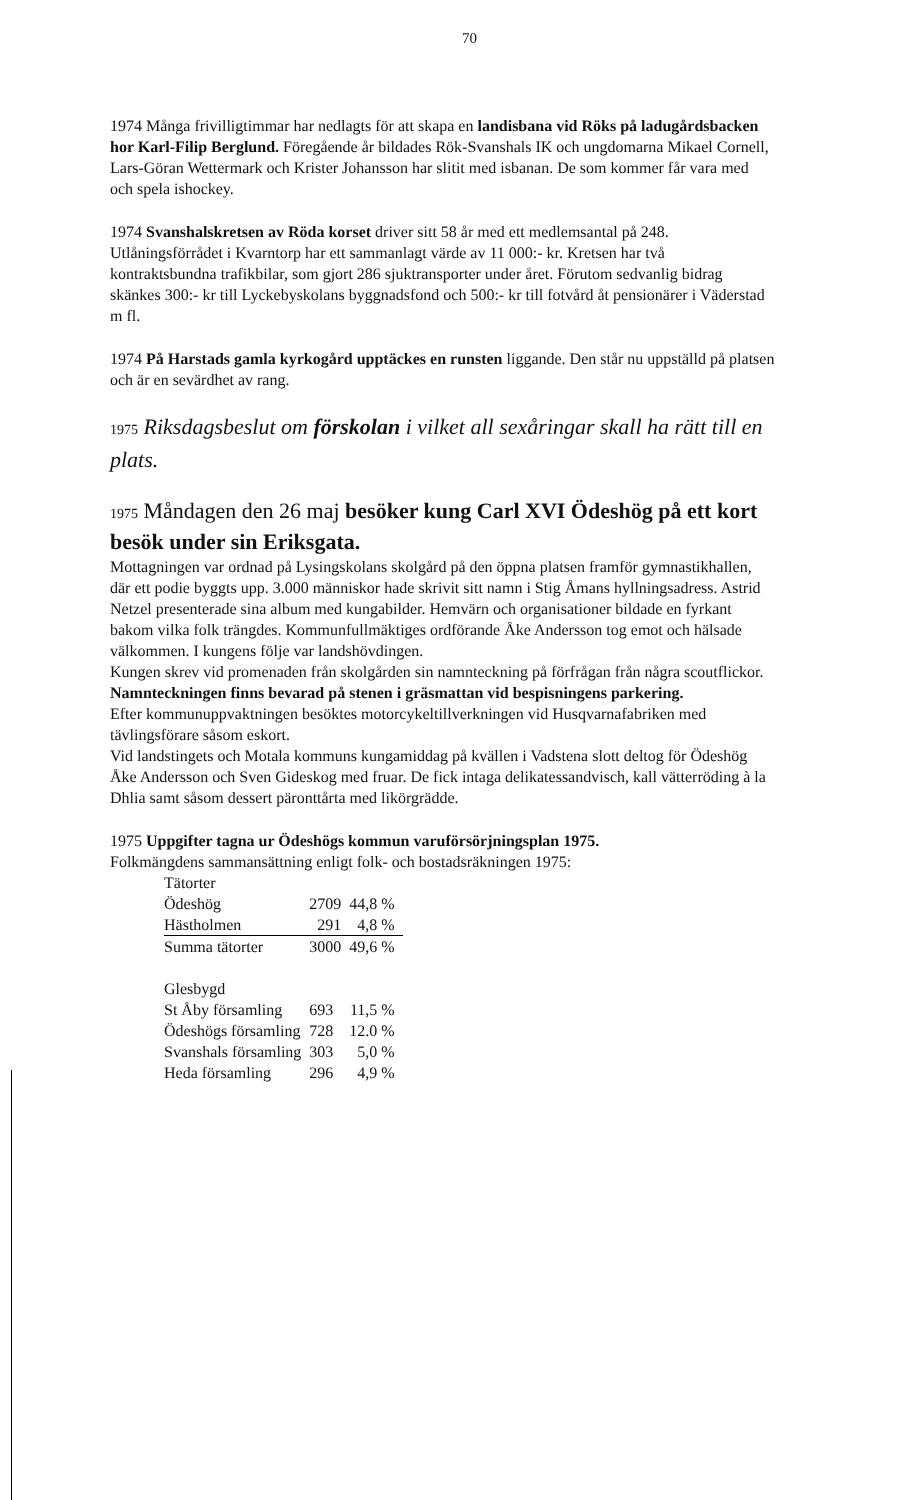70
1974 Många frivilligtimmar har nedlagts för att skapa en landisbana vid Röks på ladugårdsbacken hor Karl-Filip Berglund. Föregående år bildades Rök-Svanshals IK och ungdomarna Mikael Cornell, Lars-Göran Wettermark och Krister Johansson har slitit med isbanan. De som kommer får vara med och spela ishockey.
1974 Svanshalskretsen av Röda korset driver sitt 58 år med ett medlemsantal på 248. Utlåningsförrådet i Kvarntorp har ett sammanlagt värde av 11 000:- kr. Kretsen har två kontraktsbundna trafikbilar, som gjort 286 sjuktransporter under året. Förutom sedvanlig bidrag skänkes 300:- kr till Lyckebyskolans byggnadsfond och 500:- kr till fotvård åt pensionärer i Väderstad m fl.
1974 På Harstads gamla kyrkogård upptäckes en runsten liggande. Den står nu uppställd på platsen och är en sevärdhet av rang.
1975 Riksdagsbeslut om förskolan i vilket all sexåringar skall ha rätt till en plats.
1975 Måndagen den 26 maj besöker kung Carl XVI Ödeshög på ett kort besök under sin Eriksgata.
Mottagningen var ordnad på Lysingskolans skolgård på den öppna platsen framför gymnastikhallen, där ett podie byggts upp. 3.000 människor hade skrivit sitt namn i Stig Åmans hyllningsadress. Astrid Netzel presenterade sina album med kungabilder. Hemvärn och organisationer bildade en fyrkant bakom vilka folk trängdes. Kommunfullmäktiges ordförande Åke Andersson tog emot och hälsade välkommen. I kungens följe var landshövdingen.
Kungen skrev vid promenaden från skolgården sin namnteckning på förfrågan från några scoutflickor. Namnteckningen finns bevarad på stenen i gräsmattan vid bespisningens parkering.
Efter kommunuppvaktningen besöktes motorcykeltillverkningen vid Husqvarnafabriken med tävlingsförare såsom eskort.
Vid landstingets och Motala kommuns kungamiddag på kvällen i Vadstena slott deltog för Ödeshög Åke Andersson och Sven Gideskog med fruar. De fick intaga delikatessandvisch, kall vätterröding à la Dhlia samt såsom dessert päronttårta med likörgrädde.
1975 Uppgifter tagna ur Ödeshögs kommun varuförsörjningsplan 1975.
Folkmängdens sammansättning enligt folk- och bostadsräkningen 1975:
| Tätorter | | |
| Ödeshög | 2709 | 44,8 % |
| Hästholmen | 291 | 4,8 % |
| Summa tätorter | 3000 | 49,6 % |
| Glesbygd | | |
| St Åby församling | 693 | 11,5 % |
| Ödeshögs församling | 728 | 12.0 % |
| Svanshals församling | 303 | 5,0 % |
| Heda församling | 296 | 4,9 % |